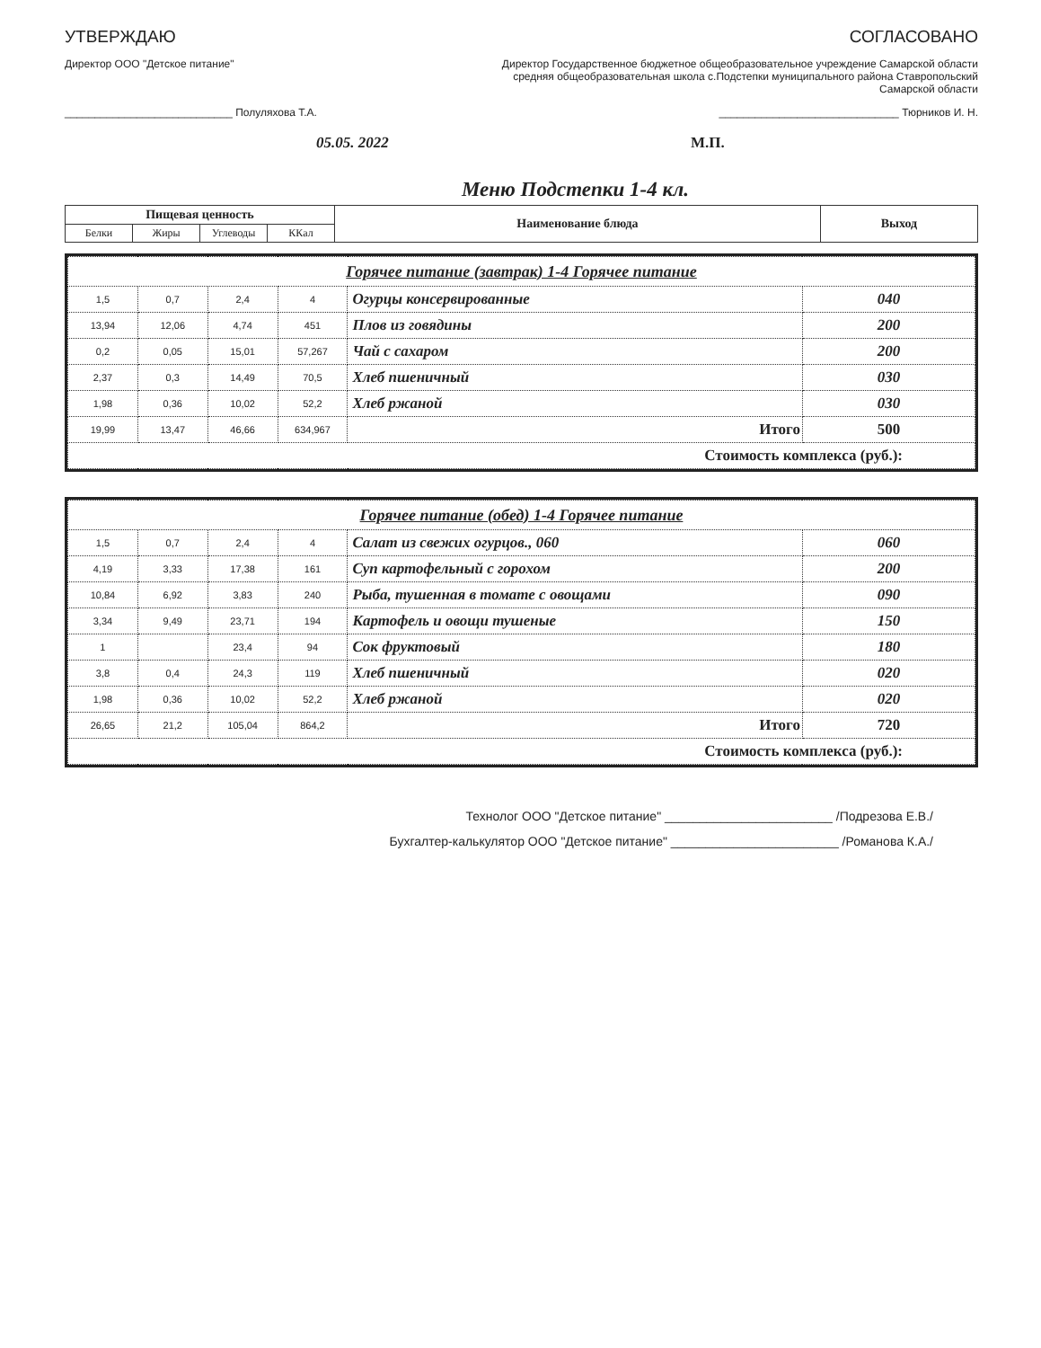УТВЕРЖДАЮ
Директор ООО "Детское питание"
____________________________ Полуляхова Т.А.
05.05. 2022
СОГЛАСОВАНО
Директор Государственное бюджетное общеобразовательное учреждение Самарской области средняя общеобразовательная школа с.Подстепки муниципального района Ставропольский Самарской области
______________________________ Тюрников И. Н.
М.П.
Меню Подстепки 1-4 кл.
| Пищевая ценность | | | | Наименование блюда | Выход |
| --- | --- | --- | --- | --- | --- |
| Белки | Жиры | Углеводы | ККал | | |
| Горячее питание (завтрак) 1-4 Горячее питание | | | | | |
| 1,5 | 0,7 | 2,4 | 4 | Огурцы консервированные | 040 |
| 13,94 | 12,06 | 4,74 | 451 | Плов из говядины | 200 |
| 0,2 | 0,05 | 15,01 | 57,267 | Чай с сахаром | 200 |
| 2,37 | 0,3 | 14,49 | 70,5 | Хлеб пшеничный | 030 |
| 1,98 | 0,36 | 10,02 | 52,2 | Хлеб ржаной | 030 |
| 19,99 | 13,47 | 46,66 | 634,967 | Итого | 500 |
| Стоимость комплекса (руб.): | | | | | |
| Горячее питание (обед) 1-4 Горячее питание | | | | | |
| 1,5 | 0,7 | 2,4 | 4 | Салат из свежих огурцов., 060 | 060 |
| 4,19 | 3,33 | 17,38 | 161 | Суп картофельный с горохом | 200 |
| 10,84 | 6,92 | 3,83 | 240 | Рыба, тушенная в томате с овощами | 090 |
| 3,34 | 9,49 | 23,71 | 194 | Картофель и овощи тушеные | 150 |
| 1 | | 23,4 | 94 | Сок фруктовый | 180 |
| 3,8 | 0,4 | 24,3 | 119 | Хлеб пшеничный | 020 |
| 1,98 | 0,36 | 10,02 | 52,2 | Хлеб ржаной | 020 |
| 26,65 | 21,2 | 105,04 | 864,2 | Итого | 720 |
| Стоимость комплекса (руб.): | | | | | |
Технолог ООО "Детское питание" ________________________ /Подрезова Е.В./
Бухгалтер-калькулятор ООО "Детское питание" ________________________ /Романова К.А./